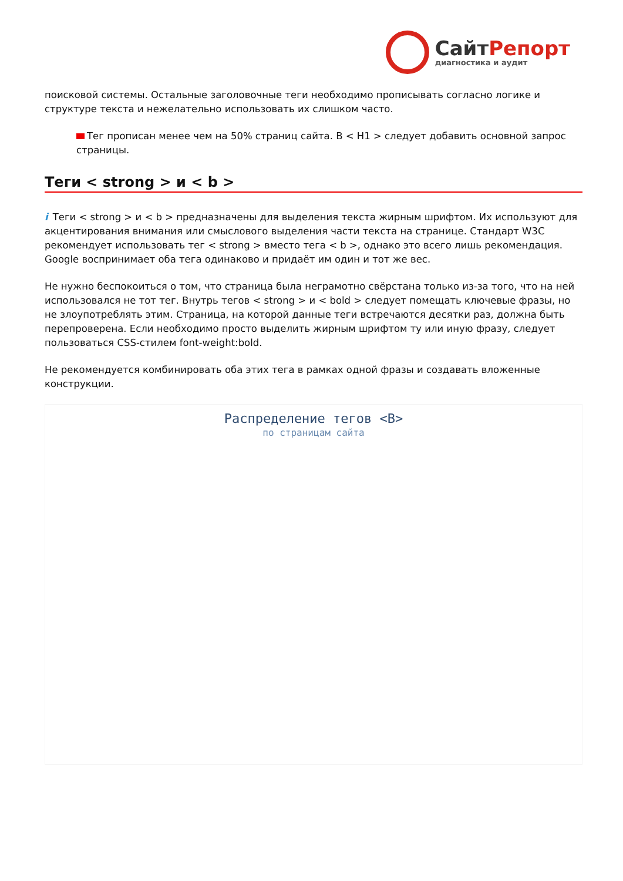СайтРепорт
диагностика и аудит
поисковой системы. Остальные заголовочные теги необходимо прописывать согласно логике и структуре текста и нежелательно использовать их слишком часто.
Тег прописан менее чем на 50% страниц сайта. В < H1 > следует добавить основной запрос страницы.
Теги < strong > и < b >
i Теги < strong > и < b > предназначены для выделения текста жирным шрифтом. Их используют для акцентирования внимания или смыслового выделения части текста на странице. Стандарт W3C рекомендует использовать тег < strong > вместо тега < b >, однако это всего лишь рекомендация. Google воспринимает оба тега одинаково и придаёт им один и тот же вес.
Не нужно беспокоиться о том, что страница была неграмотно свёрстана только из-за того, что на ней использовался не тот тег. Внутрь тегов < strong > и < bold > следует помещать ключевые фразы, но не злоупотреблять этим. Страница, на которой данные теги встречаются десятки раз, должна быть перепроверена. Если необходимо просто выделить жирным шрифтом ту или иную фразу, следует пользоваться CSS-стилем font-weight:bold.
Не рекомендуется комбинировать оба этих тега в рамках одной фразы и создавать вложенные конструкции.
Распределение тегов <B>
по страницам сайта